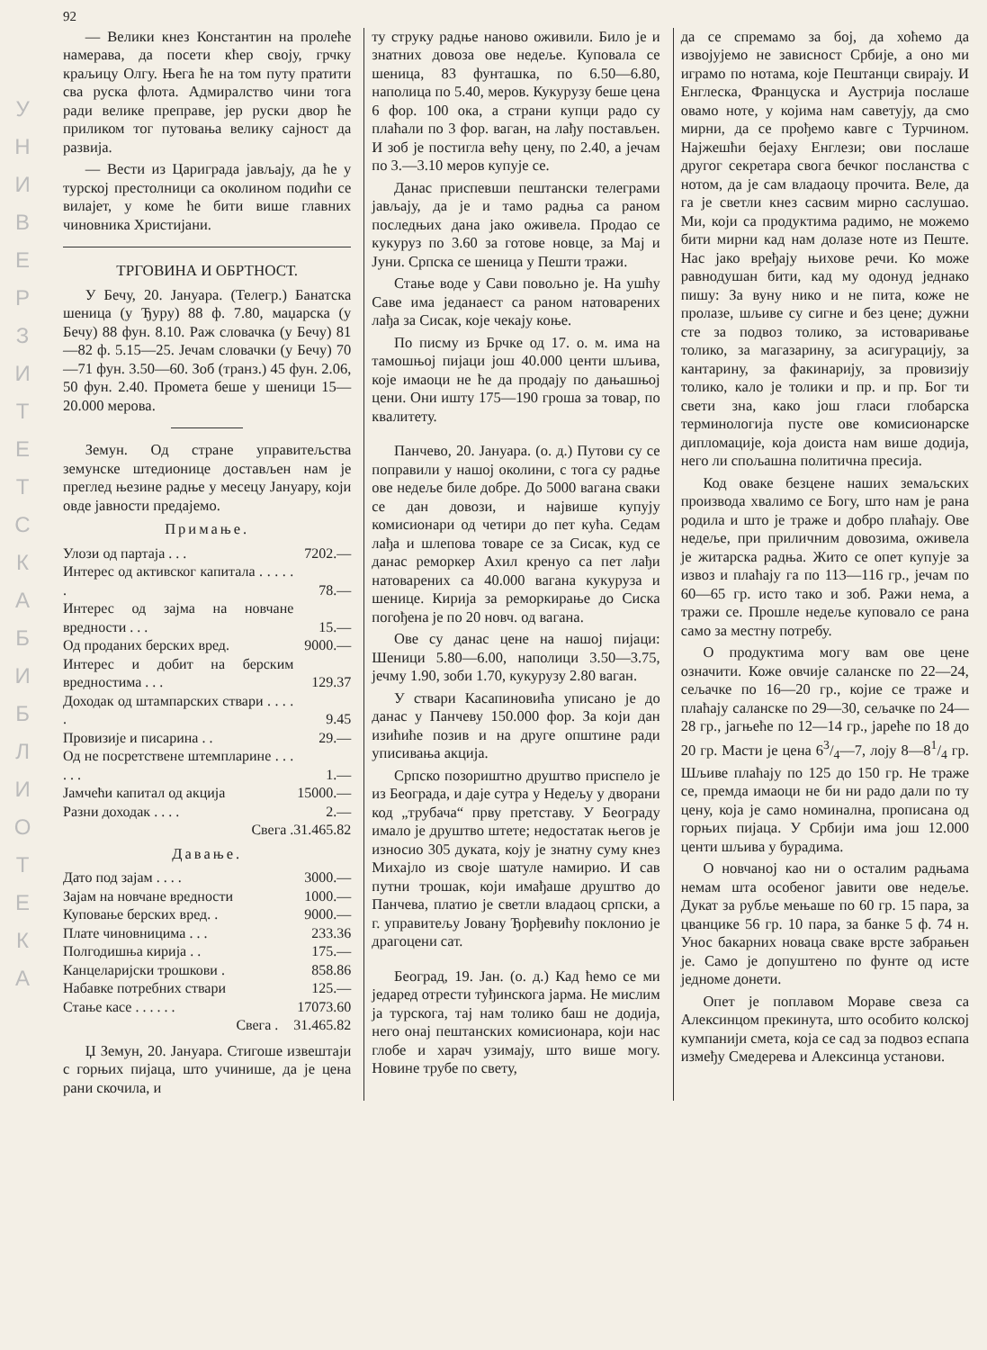У Н И В Е Р З И Т Е Т С К А Б И Б Л И О Т Е К А
92
— Велики кнез Константин на пролеће намерава, да посети кћер своју, грчку краљицу Олгу. Њега ће на том путу пратити сва руска флота. Адмиралство чини тога ради велике преправе, јер руски двор ће приликом тог путовања велику сајност да развија.
— Вести из Цариграда јављају, да ће у турској престолници са околином подићи се вилајет, у коме ће бити више главних чиновника Христијани.
ТРГОВИНА И ОБРТНОСТ.
У Бечу, 20. Јануара. (Телегр.) Банатска шеница (у Ђуру) 88 ф. 7.80, маџарска (у Бечу) 88 фун. 8.10. Раж словачка (у Бечу) 81—82 ф. 5.15—25. Јечам словачки (у Бечу) 70—71 фун. 3.50—60. Зоб (транз.) 45 фун. 2.06, 50 фун. 2.40. Промета беше у шеници 15—20.000 мерова.
Земун. Од стране управитељства земунске штедионице достављен нам је преглед њезине радње у месецу Јануару, који овде јавности предајемо.
Примање.
| Улози од партаја . . . | 7202.— |
| Интерес од активског капитала . . . . . . | 78.— |
| Интерес од зајма на новчане вредности . . . | 15.— |
| Од проданих берских вред. | 9000.— |
| Интерес и добит на берским вредностима . . . | 129.37 |
| Доходак од штампарских ствари . . . . . | 9.45 |
| Провизије и писарина . . | 29.— |
| Од не посретствене штемпларине . . . . . . | 1.— |
| Јамчећи капитал од акција | 15000.— |
| Разни доходак . . . . | 2.— |
| Свега . | 31.465.82 |
Давање.
| Дато под зајам . . . . | 3000.— |
| Зајам на новчане вредности | 1000.— |
| Куповање берских вред. . | 9000.— |
| Плате чиновницима . . . | 233.36 |
| Полгодишња кирија . . | 175.— |
| Канцеларијски трошкови . | 858.86 |
| Набавке потребних ствари | 125.— |
| Стање касе . . . . . . | 17073.60 |
| Свега . | 31.465.82 |
Џ Земун, 20. Јануара. Стигоше извештаји с горњих пијаца, што учинише, да је цена рани скочила, и
ту струку радње наново оживили. Било је и знатних довоза ове недеље. Куповала се шеница, 83 фунташка, по 6.50—6.80, наполица по 5.40, меров. Кукурузу беше цена 6 фор. 100 ока, а страни купци радо су плаћали по 3 фор. ваган, на лађу постављен. И зоб је постигла већу цену, по 2.40, а јечам по 3.—3.10 меров купује се.
Данас приспевши пештански телеграми јављају, да је и тамо радња са раном последњих дана јако оживела. Продао се кукуруз по 3.60 за готове новце, за Мај и Јуни. Српска се шеница у Пешти тражи.
Стање воде у Сави повољно је. На ушћу Саве има једанаест са раном натоварених лађа за Сисак, које чекају коње.
По писму из Брчке од 17. о. м. има на тамошњој пијаци још 40.000 центи шљива, које имаоци не ће да продају по дањашњој цени. Они ишту 175—190 гроша за товар, по квалитету.
Панчево, 20. Јануара. (о. д.) Путови су се поправили у нашој околини, с тога су радње ове недеље биле добре. До 5000 вагана сваки се дан довози, и највише купују комисионари од четири до пет кућа. Седам лађа и шлепова товаре се за Сисак, куд се данас реморкер Ахил кренуо са пет лађи натоварених са 40.000 вагана кукуруза и шенице. Кирија за реморкирање до Сиска погођена је по 20 новч. од вагана.
Ове су данас цене на нашој пијаци: Шеници 5.80—6.00, наполици 3.50—3.75, јечму 1.90, зоби 1.70, кукурузу 2.80 ваган.
У ствари Касапиновића уписано је до данас у Панчеву 150.000 фор. За који дан изићиће позив и на друге општине ради уписивања акција.
Српско позориштно друштво приспело је из Београда, и даје сутра у Недељу у дворани код „трубача“ прву претставу. У Београду имало је друштво штете; недостатак његов је износио 305 дуката, коју је знатну суму кнез Михајло из своје шатуле намирио. И сав путни трошак, који имађаше друштво до Панчева, платио је светли владаоц српски, а г. управитељу Јовану Ђорђевићу поклонио је драгоцени сат.
Београд, 19. Јан. (о. д.) Кад ћемо се ми једаред отрести туђинскога јарма. Не мислим ја турскога, тај нам толико баш не додија, него онај пештанских комисионара, који нас глобе и харач узимају, што више могу. Новине трубе по свету,
да се спремамо за бој, да хоћемо да извојујемо не зависност Србије, а оно ми играмо по нотама, које Пештанци свирају. И Енглеска, Француска и Аустрија послаше овамо ноте, у којима нам саветују, да смо мирни, да се прођемо кавге с Турчином. Најжешћи бејаху Енглези; ови послаше другог секретара свога бечког посланства с нотом, да је сам владаоцу прочита. Веле, да га је светли кнез сасвим мирно саслушао. Ми, који са продуктима радимо, не можемо бити мирни кад нам долазе ноте из Пеште. Нас јако вређају њихове речи. Ко може равнодушан бити, кад му одонуд једнако пишу: За вуну нико и не пита, коже не пролазе, шљиве су сигне и без цене; дужни сте за подвоз толико, за истоваривање толико, за магазарину, за асигурацију, за кантарину, за факинарију, за провизију толико, кало је толики и пр. и пр. Бог ти свети зна, како још гласи глобарска терминологија пусте ове комисионарске дипломације, која доиста нам више додија, него ли спољашна политична пресија.
Код оваке безцене наших земаљских производа хвалимо се Богу, што нам је рана родила и што је траже и добро плаћају. Ове недеље, при приличним довозима, оживела је житарска радња. Жито се опет купује за извоз и плаћају га по 113—116 гр., јечам по 60—65 гр. исто тако и зоб. Ражи нема, а тражи се. Прошле недеље куповало се рана само за местну потребу.
О продуктима могу вам ове цене означити. Коже овчије саланске по 22—24, сељачке по 16—20 гр., којие се траже и плаћају саланске по 29—30, сељачке по 24—28 гр., јагњеће по 12—14 гр., јареће по 18 до 20 гр. Масти је цена 63/4—7, лоју 8—81/4 гр. Шљиве плаћају по 125 до 150 гр. Не траже се, премда имаоци не би ни радо дали по ту цену, која је само номинална, прописана од горњих пијаца. У Србији има још 12.000 центи шљива у бурадима.
О новчаној као ни о осталим радњама немам шта особеног јавити ове недеље. Дукат за рубље мењаше по 60 гр. 15 пара, за цванцике 56 гр. 10 пара, за банке 5 ф. 74 н. Унос бакарних новаца сваке врсте забрањен је. Само је допуштено по фунте од исте једноме донети.
Опет је поплавом Мораве свеза са Алексинцом прекинута, што особито колској кумпанији смета, која се сад за подвоз еспапа између Смедерева и Алексинца установи.